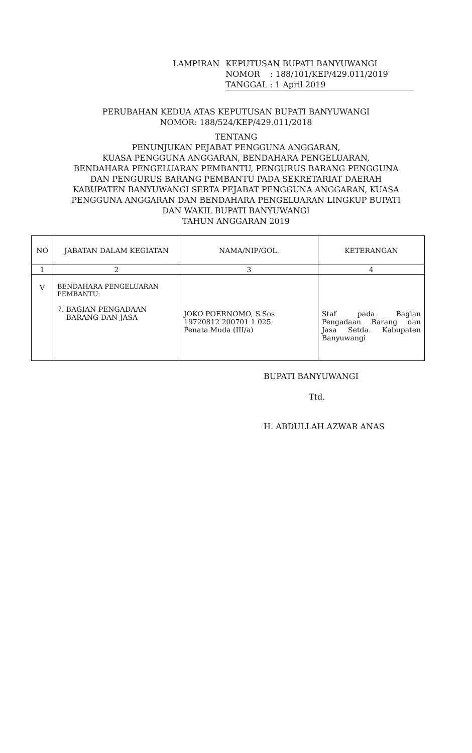| LAMPIRAN | KEPUTUSAN BUPATI BANYUWANGI |
| | NOMOR : 188/101/KEP/429.011/2019 |
| | TANGGAL : 1 April 2019 |
PERUBAHAN KEDUA ATAS KEPUTUSAN BUPATI BANYUWANGI
NOMOR: 188/524/KEP/429.011/2018
TENTANG
PENUNJUKAN PEJABAT PENGGUNA ANGGARAN,
KUASA PENGGUNA ANGGARAN, BENDAHARA PENGELUARAN,
BENDAHARA PENGELUARAN PEMBANTU, PENGURUS BARANG PENGGUNA
DAN PENGURUS BARANG PEMBANTU PADA SEKRETARIAT DAERAH
KABUPATEN BANYUWANGI SERTA PEJABAT PENGGUNA ANGGARAN, KUASA
PENGGUNA ANGGARAN DAN BENDAHARA PENGELUARAN LINGKUP BUPATI
DAN WAKIL BUPATI BANYUWANGI
TAHUN ANGGARAN 2019
| NO | JABATAN DALAM KEGIATAN | NAMA/NIP/GOL. | KETERANGAN |
| --- | --- | --- | --- |
| 1 | 2 | 3 | 4 |
| V | BENDAHARA PENGELUARAN PEMBANTU: 7. BAGIAN PENGADAAN BARANG DAN JASA | JOKO POERNOMO, S.Sos 19720812 200701 1 025 Penata Muda (III/a) | Staf pada Bagian Pengadaan Barang dan Jasa Setda. Kabupaten Banyuwangi |
BUPATI BANYUWANGI
Ttd.
H. ABDULLAH AZWAR ANAS